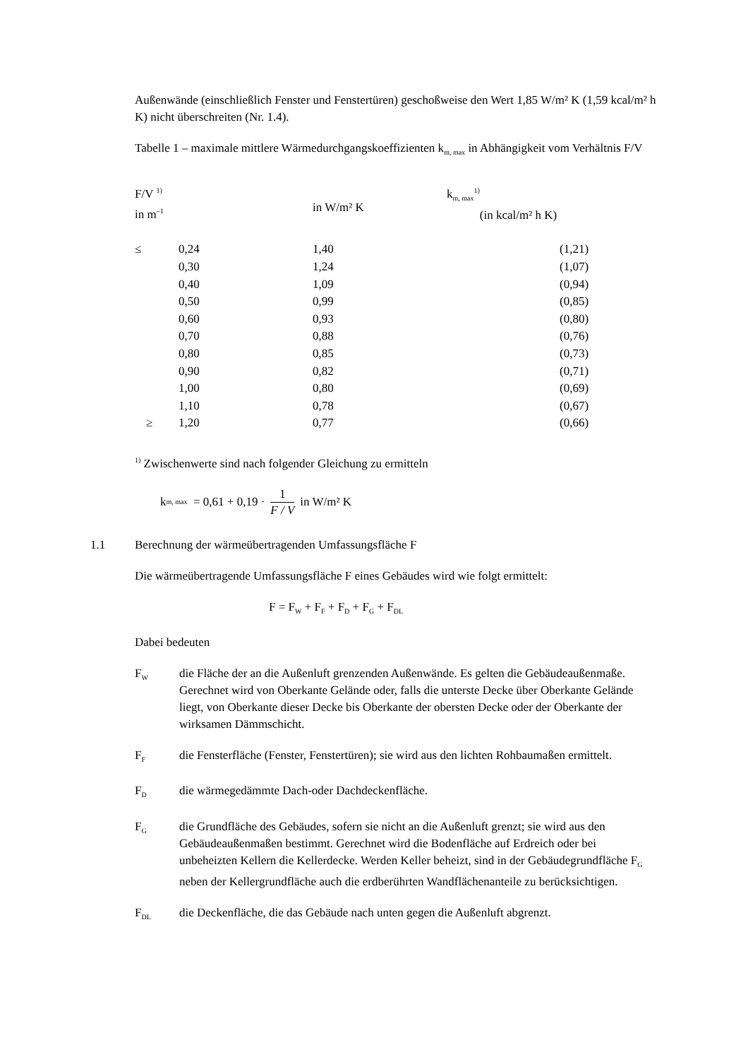Außenwände (einschließlich Fenster und Fenstertüren) geschoßweise den Wert 1,85 W/m² K (1,59 kcal/m² h K) nicht überschreiten (Nr. 1.4).
Tabelle 1 – maximale mittlere Wärmedurchgangskoeffizienten k<sub>m, max</sub> in Abhängigkeit vom Verhältnis F/V
| F/V <sup>1)</sup> in m<sup>–1</sup> | | in W/m² K | k<sub>m, max</sub><sup>1)</sup> (in kcal/m² h K) |
| --- | --- | --- | --- |
| ≤ | 0,24 | 1,40 | (1,21) |
| | 0,30 | 1,24 | (1,07) |
| | 0,40 | 1,09 | (0,94) |
| | 0,50 | 0,99 | (0,85) |
| | 0,60 | 0,93 | (0,80) |
| | 0,70 | 0,88 | (0,76) |
| | 0,80 | 0,85 | (0,73) |
| | 0,90 | 0,82 | (0,71) |
| | 1,00 | 0,80 | (0,69) |
| | 1,10 | 0,78 | (0,67) |
| ≥ | 1,20 | 0,77 | (0,66) |
<sup>1)</sup> Zwischenwerte sind nach folgender Gleichung zu ermitteln
k<sub>m, max</sub> = 0,61 + 0,19 · 1 F / V in W/m² K
1.1 Berechnung der wärmeübertragenden Umfassungsfläche F
Die wärmeübertragende Umfassungsfläche F eines Gebäudes wird wie folgt ermittelt:
F = F<sub>W</sub> + F<sub>F</sub> + F<sub>D</sub> + F<sub>G</sub> + F<sub>DL</sub>
Dabei bedeuten
F<sub>W</sub> die Fläche der an die Außenluft grenzenden Außenwände. Es gelten die Gebäudeaußenmaße. Gerechnet wird von Oberkante Gelände oder, falls die unterste Decke über Oberkante Gelände liegt, von Oberkante dieser Decke bis Oberkante der obersten Decke oder der Oberkante der wirksamen Dämmschicht.
F<sub>F</sub> die Fensterfläche (Fenster, Fenstertüren); sie wird aus den lichten Rohbaumaßen ermittelt.
F<sub>D</sub> die wärmegedämmte Dach-oder Dachdeckenfläche.
F<sub>G</sub> die Grundfläche des Gebäudes, sofern sie nicht an die Außenluft grenzt; sie wird aus den Gebäudeaußenmaßen bestimmt. Gerechnet wird die Bodenfläche auf Erdreich oder bei unbeheizten Kellern die Kellerdecke. Werden Keller beheizt, sind in der Gebäudegrundfläche F<sub>G</sub> neben der Kellergrundfläche auch die erdberührten Wandflächenanteile zu berücksichtigen.
F<sub>DL</sub> die Deckenfläche, die das Gebäude nach unten gegen die Außenluft abgrenzt.